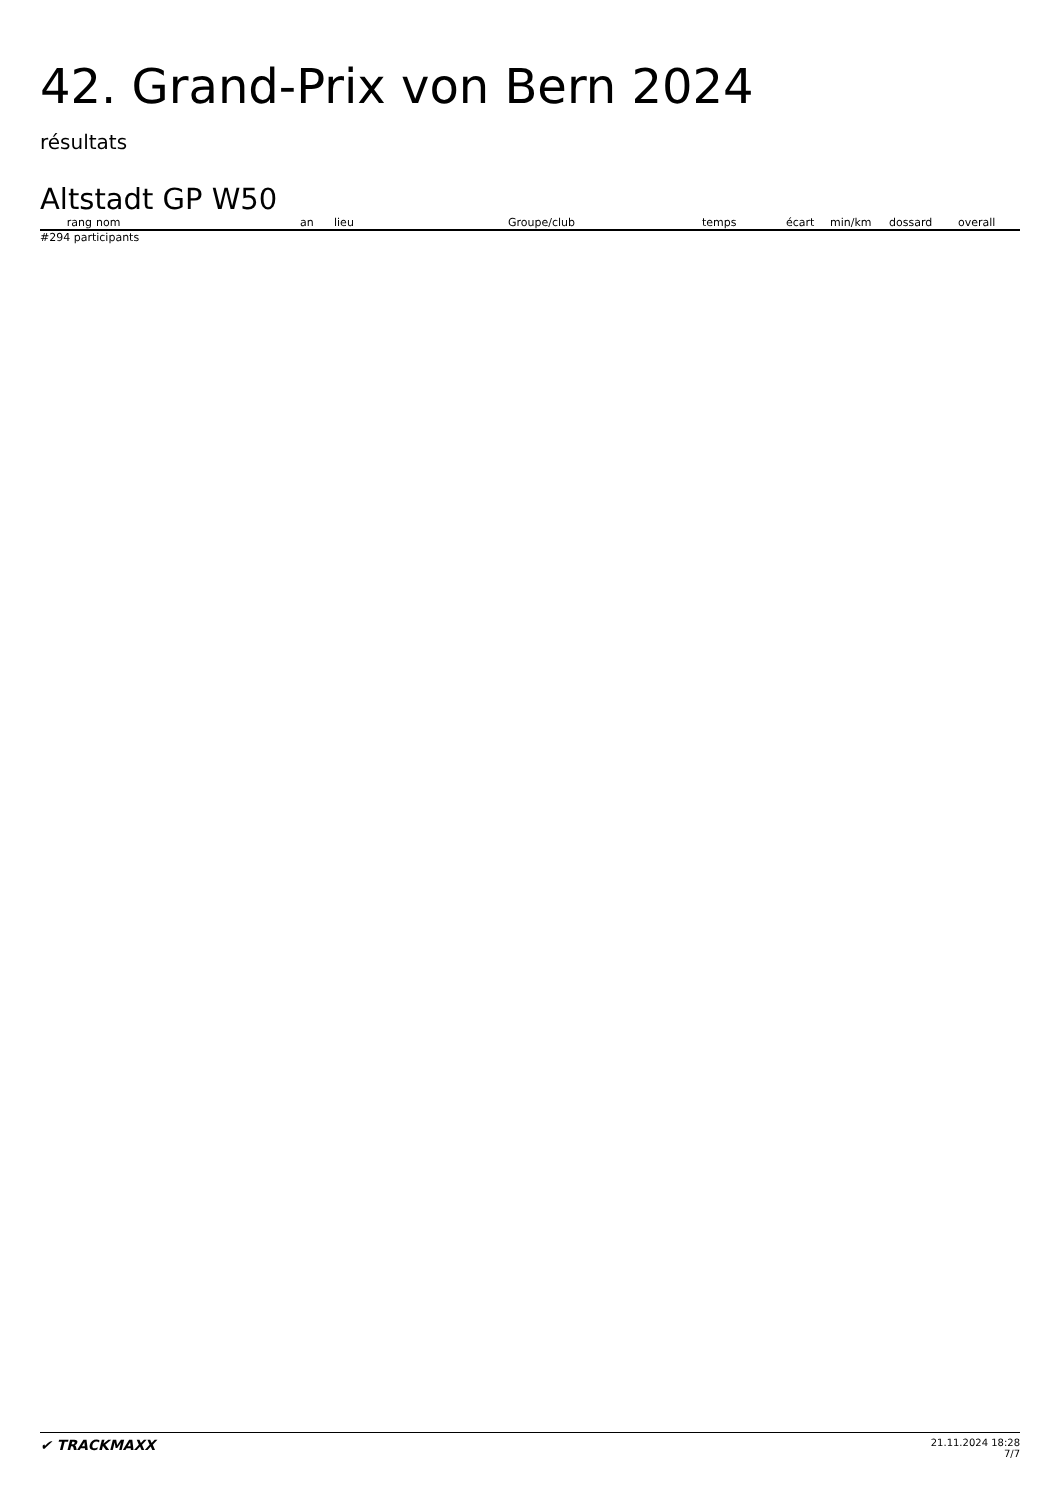42. Grand-Prix von Bern 2024
résultats
Altstadt GP W50
| rang | nom | an | lieu | Groupe/club | temps | écart | min/km | dossard | overall |
| --- | --- | --- | --- | --- | --- | --- | --- | --- | --- |
#294 participants
✔ TRACKMAXX
21.11.2024 18:28
7/7